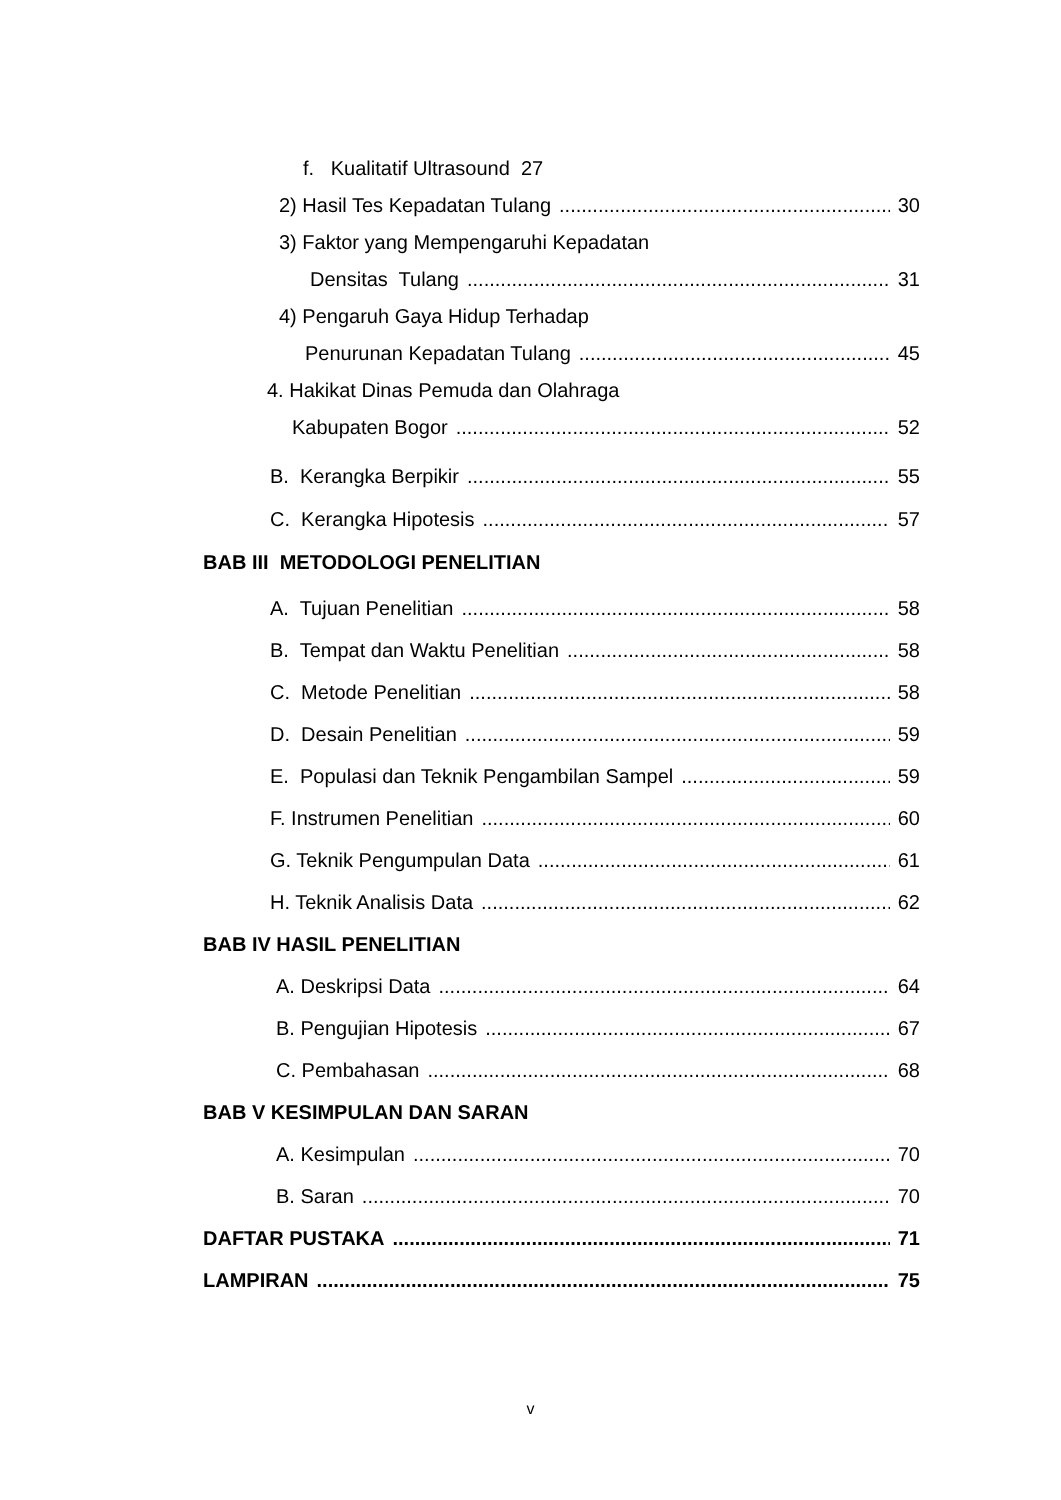f. Kualitatif Ultrasound 27
2) Hasil Tes Kepadatan Tulang 30
3) Faktor yang Mempengaruhi Kepadatan
Densitas Tulang 31
4) Pengaruh Gaya Hidup Terhadap
Penurunan Kepadatan Tulang 45
4. Hakikat Dinas Pemuda dan Olahraga
Kabupaten Bogor 52
B. Kerangka Berpikir 55
C. Kerangka Hipotesis 57
BAB III METODOLOGI PENELITIAN
A. Tujuan Penelitian 58
B. Tempat dan Waktu Penelitian 58
C. Metode Penelitian 58
D. Desain Penelitian 59
E. Populasi dan Teknik Pengambilan Sampel 59
F. Instrumen Penelitian 60
G. Teknik Pengumpulan Data 61
H. Teknik Analisis Data 62
BAB IV HASIL PENELITIAN
A. Deskripsi Data 64
B. Pengujian Hipotesis 67
C. Pembahasan 68
BAB V KESIMPULAN DAN SARAN
A. Kesimpulan 70
B. Saran 70
DAFTAR PUSTAKA 71
LAMPIRAN 75
v